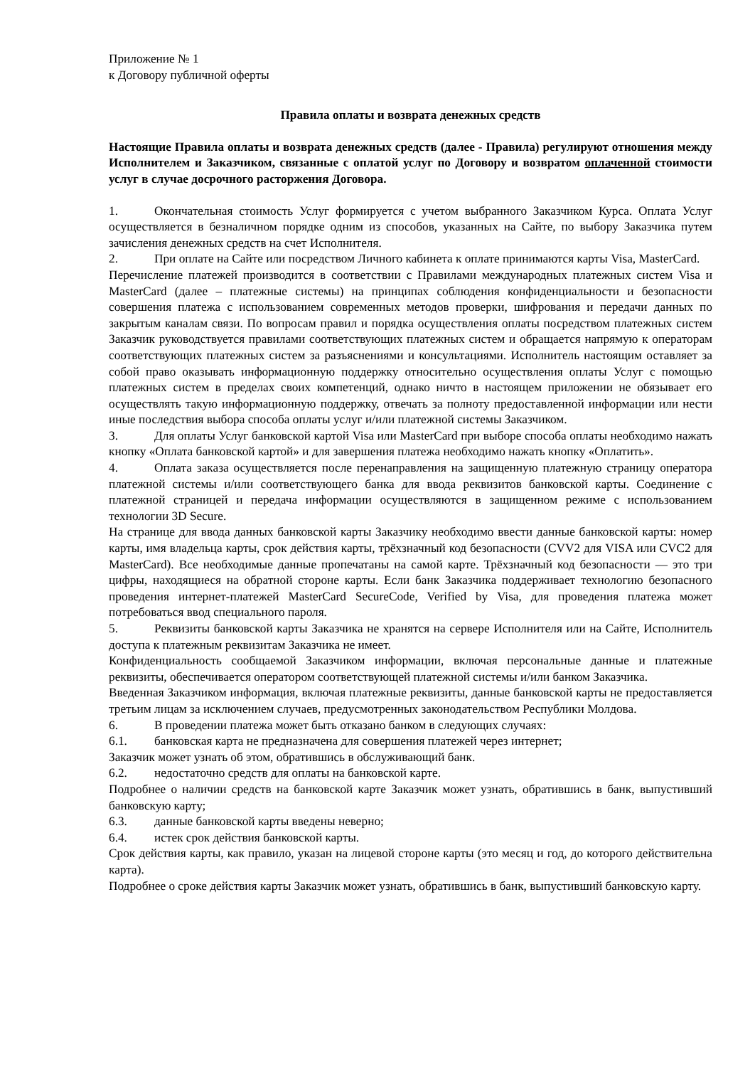Приложение № 1
к Договору публичной оферты
Правила оплаты и возврата денежных средств
Настоящие Правила оплаты и возврата денежных средств (далее - Правила) регулируют отношения между Исполнителем и Заказчиком, связанные с оплатой услуг по Договору и возвратом оплаченной стоимости услуг в случае досрочного расторжения Договора.
1. Окончательная стоимость Услуг формируется с учетом выбранного Заказчиком Курса. Оплата Услуг осуществляется в безналичном порядке одним из способов, указанных на Сайте, по выбору Заказчика путем зачисления денежных средств на счет Исполнителя.
2. При оплате на Сайте или посредством Личного кабинета к оплате принимаются карты Visa, MasterCard.
Перечисление платежей производится в соответствии с Правилами международных платежных систем Visa и MasterCard (далее – платежные системы) на принципах соблюдения конфиденциальности и безопасности совершения платежа с использованием современных методов проверки, шифрования и передачи данных по закрытым каналам связи. По вопросам правил и порядка осуществления оплаты посредством платежных систем Заказчик руководствуется правилами соответствующих платежных систем и обращается напрямую к операторам соответствующих платежных систем за разъяснениями и консультациями. Исполнитель настоящим оставляет за собой право оказывать информационную поддержку относительно осуществления оплаты Услуг с помощью платежных систем в пределах своих компетенций, однако ничто в настоящем приложении не обязывает его осуществлять такую информационную поддержку, отвечать за полноту предоставленной информации или нести иные последствия выбора способа оплаты услуг и/или платежной системы Заказчиком.
3. Для оплаты Услуг банковской картой Visa или MasterCard при выборе способа оплаты необходимо нажать кнопку «Оплата банковской картой» и для завершения платежа необходимо нажать кнопку «Оплатить».
4. Оплата заказа осуществляется после перенаправления на защищенную платежную страницу оператора платежной системы и/или соответствующего банка для ввода реквизитов банковской карты. Соединение с платежной страницей и передача информации осуществляются в защищенном режиме с использованием технологии 3D Secure.
На странице для ввода данных банковской карты Заказчику необходимо ввести данные банковской карты: номер карты, имя владельца карты, срок действия карты, трёхзначный код безопасности (CVV2 для VISA или CVC2 для MasterCard). Все необходимые данные пропечатаны на самой карте. Трёхзначный код безопасности — это три цифры, находящиеся на обратной стороне карты. Если банк Заказчика поддерживает технологию безопасного проведения интернет-платежей MasterCard SecureCode, Verified by Visa, для проведения платежа может потребоваться ввод специального пароля.
5. Реквизиты банковской карты Заказчика не хранятся на сервере Исполнителя или на Сайте, Исполнитель доступа к платежным реквизитам Заказчика не имеет.
Конфиденциальность сообщаемой Заказчиком информации, включая персональные данные и платежные реквизиты, обеспечивается оператором соответствующей платежной системы и/или банком Заказчика.
Введенная Заказчиком информация, включая платежные реквизиты, данные банковской карты не предоставляется третьим лицам за исключением случаев, предусмотренных законодательством Республики Молдова.
6. В проведении платежа может быть отказано банком в следующих случаях:
6.1. банковская карта не предназначена для совершения платежей через интернет;
Заказчик может узнать об этом, обратившись в обслуживающий банк.
6.2. недостаточно средств для оплаты на банковской карте.
Подробнее о наличии средств на банковской карте Заказчик может узнать, обратившись в банк, выпустивший банковскую карту;
6.3. данные банковской карты введены неверно;
6.4. истек срок действия банковской карты.
Срок действия карты, как правило, указан на лицевой стороне карты (это месяц и год, до которого действительна карта).
Подробнее о сроке действия карты Заказчик может узнать, обратившись в банк, выпустивший банковскую карту.